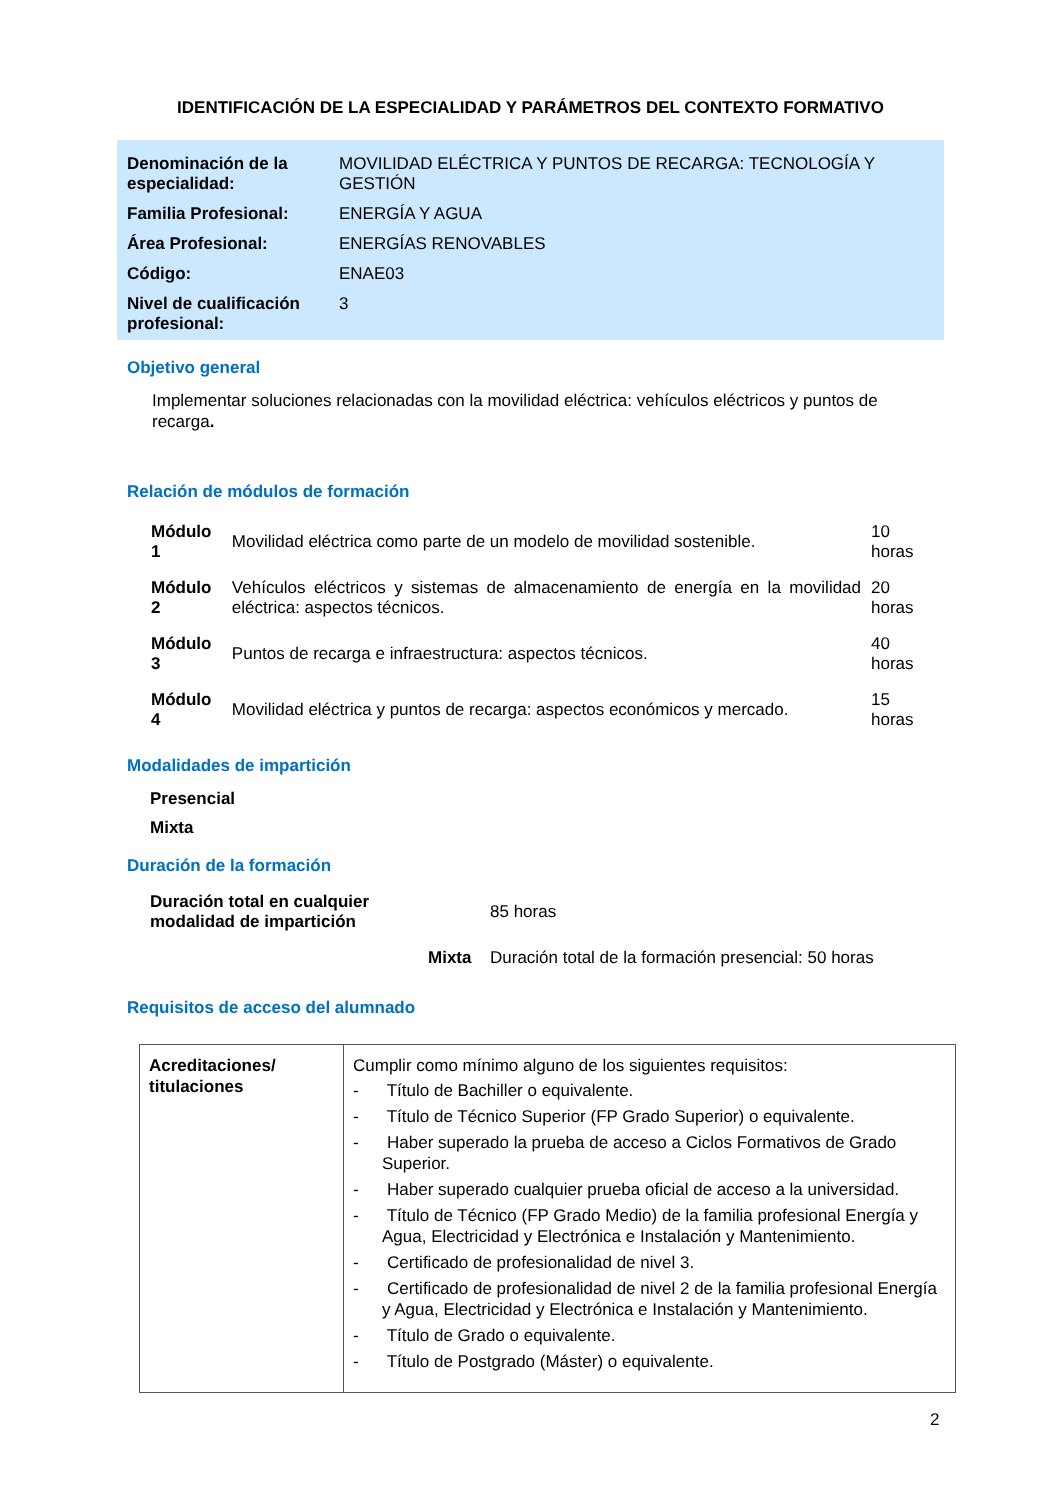IDENTIFICACIÓN DE LA ESPECIALIDAD Y PARÁMETROS DEL CONTEXTO FORMATIVO
| Denominación de la especialidad: | MOVILIDAD ELÉCTRICA Y PUNTOS DE RECARGA: TECNOLOGÍA Y GESTIÓN |
| Familia Profesional: | ENERGÍA Y AGUA |
| Área Profesional: | ENERGÍAS RENOVABLES |
| Código: | ENAE03 |
| Nivel de cualificación profesional: | 3 |
Objetivo general
Implementar soluciones relacionadas con la movilidad eléctrica: vehículos eléctricos y puntos de recarga.
Relación de módulos de formación
| Módulo 1 | Movilidad eléctrica como parte de un modelo de movilidad sostenible. | 10 horas |
| Módulo 2 | Vehículos eléctricos y sistemas de almacenamiento de energía en la movilidad eléctrica: aspectos técnicos. | 20 horas |
| Módulo 3 | Puntos de recarga e infraestructura: aspectos técnicos. | 40 horas |
| Módulo 4 | Movilidad eléctrica y puntos de recarga: aspectos económicos y mercado. | 15 horas |
Modalidades de impartición
Presencial
Mixta
Duración de la formación
| Duración total en cualquier modalidad de impartición | | 85 horas |
| | Mixta | Duración total de la formación presencial: 50 horas |
Requisitos de acceso del alumnado
| Acreditaciones/ titulaciones | Cumplir como mínimo alguno de los siguientes requisitos: - Título de Bachiller o equivalente. - Título de Técnico Superior (FP Grado Superior) o equivalente. - Haber superado la prueba de acceso a Ciclos Formativos de Grado Superior. - Haber superado cualquier prueba oficial de acceso a la universidad. - Título de Técnico (FP Grado Medio) de la familia profesional Energía y Agua, Electricidad y Electrónica e Instalación y Mantenimiento. - Certificado de profesionalidad de nivel 3. - Certificado de profesionalidad de nivel 2 de la familia profesional Energía y Agua, Electricidad y Electrónica e Instalación y Mantenimiento. - Título de Grado o equivalente. - Título de Postgrado (Máster) o equivalente. |
2